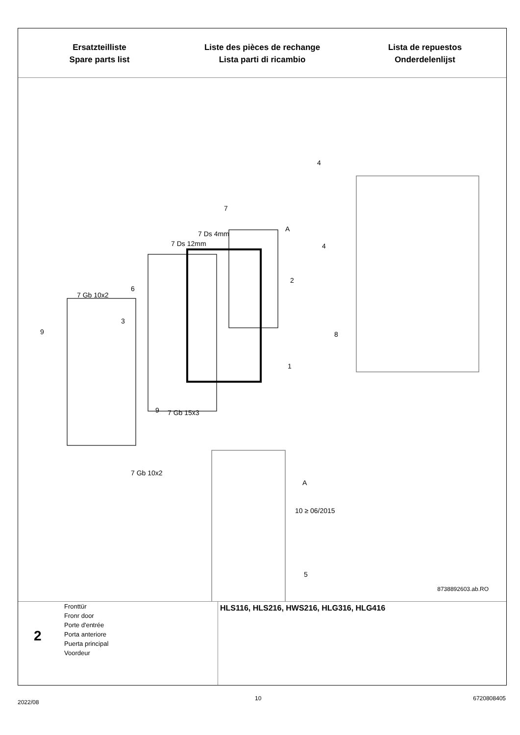Ersatzteilliste
Spare parts list
Liste des pièces de rechange
Lista parti di ricambio
Lista de repuestos
Onderdelenlijst
7
A
7 Ds 4mm
7 Ds 12mm
4
4
2
6
7 Gb 10x2
3
9 8
1
9 7 Gb 15x3
7 Gb 10x2
A
10 ≥ 06/2015
5
8738892603.ab.RO
2
Fronttür
Fronr door
Porte d'entrée
Porta anteriore
Puerta principal
Voordeur
HLS116, HLS216, HWS216, HLG316, HLG416
2022/08
10 6720808405